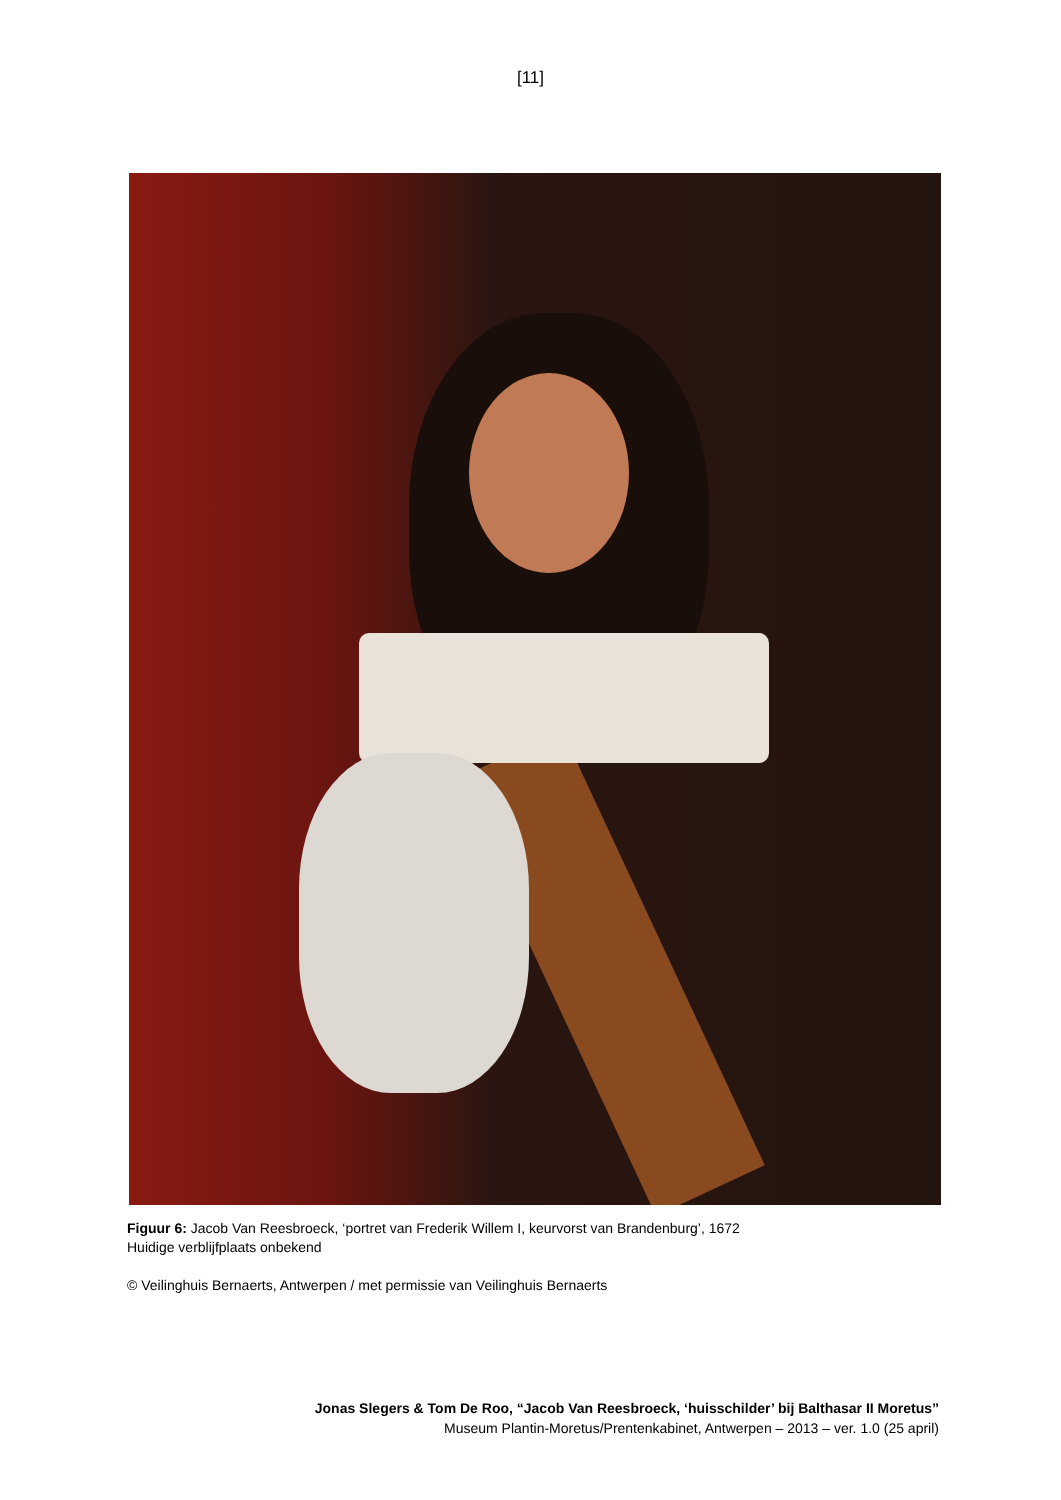[11]
Figuur 6: Jacob Van Reesbroeck, ‘portret van Frederik Willem I, keurvorst van Brandenburg’, 1672
Huidige verblijfplaats onbekend
© Veilinghuis Bernaerts, Antwerpen / met permissie van Veilinghuis Bernaerts
Jonas Slegers & Tom De Roo, “Jacob Van Reesbroeck, ‘huisschilder’ bij Balthasar II Moretus”
Museum Plantin-Moretus/Prentenkabinet, Antwerpen – 2013 – ver. 1.0 (25 april)